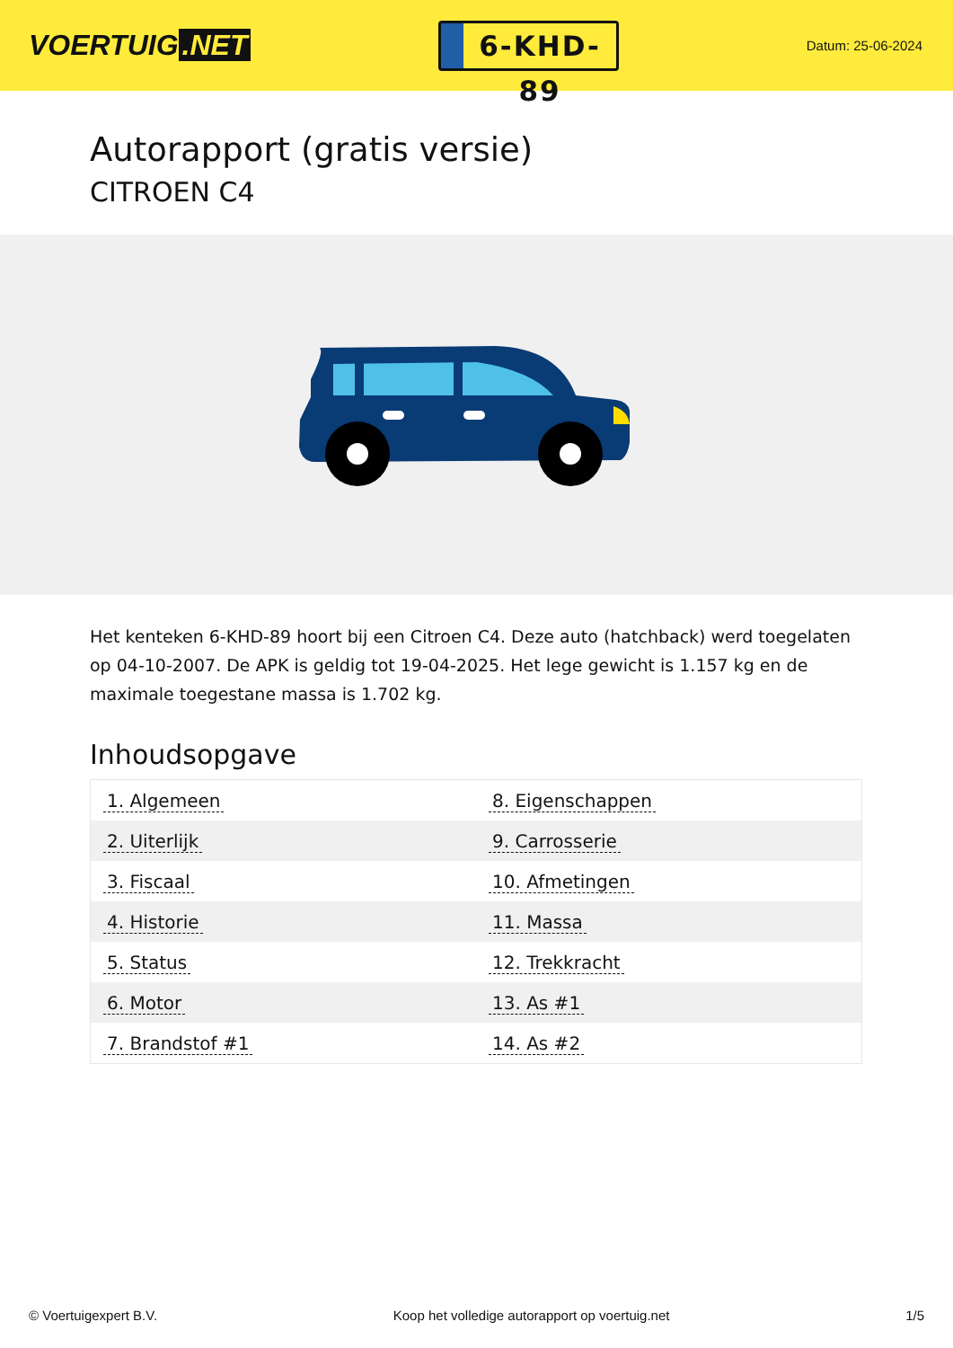VOERTUIG.NET
6-KHD-89
Datum: 25-06-2024
Autorapport (gratis versie)
CITROEN C4
Het kenteken 6-KHD-89 hoort bij een Citroen C4. Deze auto (hatchback) werd toegelaten op 04-10-2007. De APK is geldig tot 19-04-2025. Het lege gewicht is 1.157 kg en de maximale toegestane massa is 1.702 kg.
Inhoudsopgave
| 1. Algemeen | 8. Eigenschappen |
| 2. Uiterlijk | 9. Carrosserie |
| 3. Fiscaal | 10. Afmetingen |
| 4. Historie | 11. Massa |
| 5. Status | 12. Trekkracht |
| 6. Motor | 13. As #1 |
| 7. Brandstof #1 | 14. As #2 |
© Voertuigexpert B.V. Koop het volledige autorapport op voertuig.net 1/5